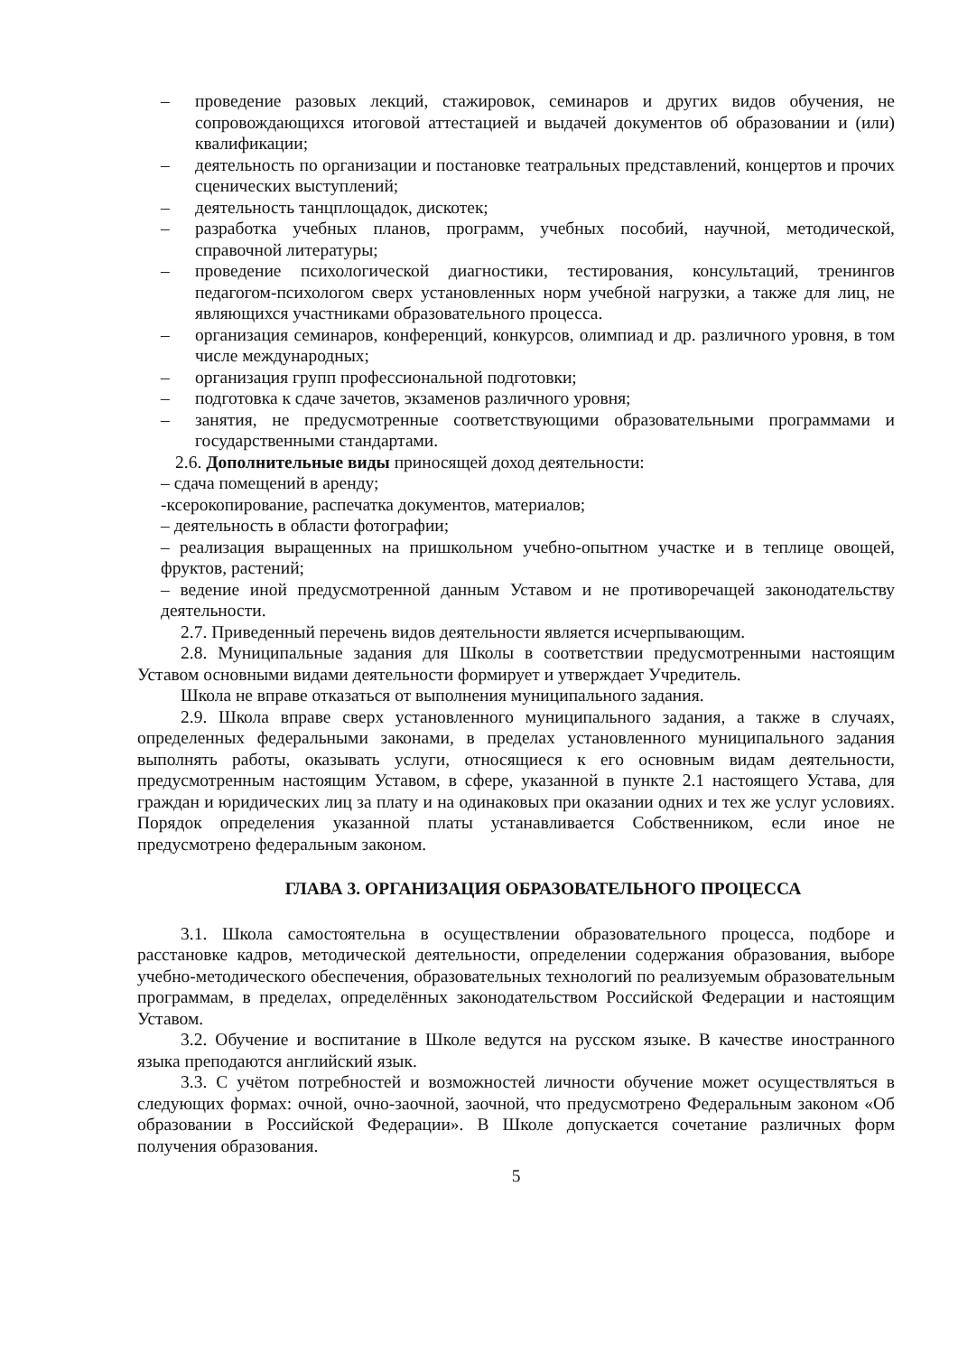– проведение разовых лекций, стажировок, семинаров и других видов обучения, не сопровождающихся итоговой аттестацией и выдачей документов об образовании и (или) квалификации;
– деятельность по организации и постановке театральных представлений, концертов и прочих сценических выступлений;
– деятельность танцплощадок, дискотек;
– разработка учебных планов, программ, учебных пособий, научной, методической, справочной литературы;
– проведение психологической диагностики, тестирования, консультаций, тренингов педагогом-психологом сверх установленных норм учебной нагрузки, а также для лиц, не являющихся участниками образовательного процесса.
– организация семинаров, конференций, конкурсов, олимпиад и др. различного уровня, в том числе международных;
– организация групп профессиональной подготовки;
– подготовка к сдаче зачетов, экзаменов различного уровня;
– занятия, не предусмотренные соответствующими образовательными программами и государственными стандартами.
2.6. Дополнительные виды приносящей доход деятельности:
– сдача помещений в аренду;
-ксерокопирование, распечатка документов, материалов;
– деятельность в области фотографии;
– реализация выращенных на пришкольном учебно-опытном участке и в теплице овощей, фруктов, растений;
– ведение иной предусмотренной данным Уставом и не противоречащей законодательству деятельности.
2.7. Приведенный перечень видов деятельности является исчерпывающим.
2.8. Муниципальные задания для Школы в соответствии предусмотренными настоящим Уставом основными видами деятельности формирует и утверждает Учредитель.
Школа не вправе отказаться от выполнения муниципального задания.
2.9. Школа вправе сверх установленного муниципального задания, а также в случаях, определенных федеральными законами, в пределах установленного муниципального задания выполнять работы, оказывать услуги, относящиеся к его основным видам деятельности, предусмотренным настоящим Уставом, в сфере, указанной в пункте 2.1 настоящего Устава, для граждан и юридических лиц за плату и на одинаковых при оказании одних и тех же услуг условиях. Порядок определения указанной платы устанавливается Собственником, если иное не предусмотрено федеральным законом.
ГЛАВА 3. ОРГАНИЗАЦИЯ ОБРАЗОВАТЕЛЬНОГО ПРОЦЕССА
3.1. Школа самостоятельна в осуществлении образовательного процесса, подборе и расстановке кадров, методической деятельности, определении содержания образования, выборе учебно-методического обеспечения, образовательных технологий по реализуемым образовательным программам, в пределах, определённых законодательством Российской Федерации и настоящим Уставом.
3.2. Обучение и воспитание в Школе ведутся на русском языке. В качестве иностранного языка преподаются английский язык.
3.3. С учётом потребностей и возможностей личности обучение может осуществляться в следующих формах: очной, очно-заочной, заочной, что предусмотрено Федеральным законом «Об образовании в Российской Федерации». В Школе допускается сочетание различных форм получения образования.
5